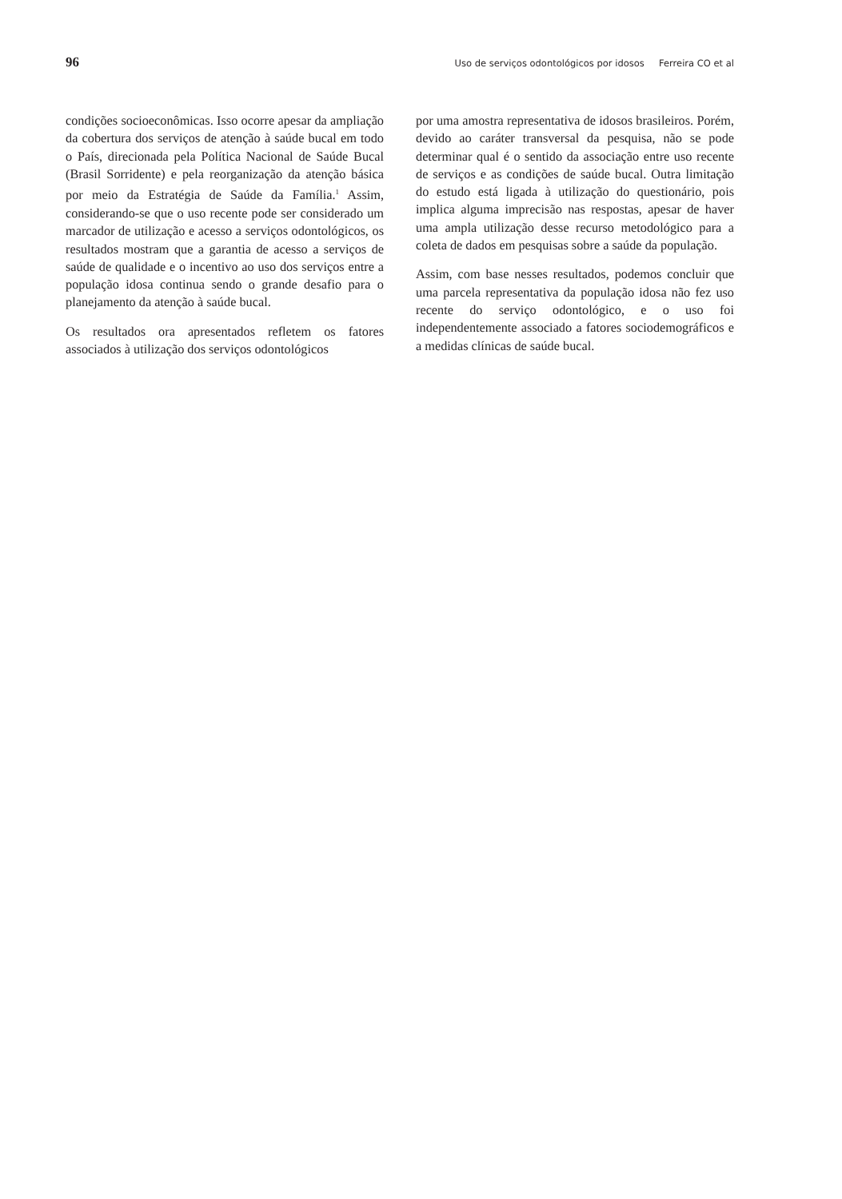96 Uso de serviços odontológicos por idosos Ferreira CO et al
condições socioeconômicas. Isso ocorre apesar da ampliação da cobertura dos serviços de atenção à saúde bucal em todo o País, direcionada pela Política Nacional de Saúde Bucal (Brasil Sorridente) e pela reorganização da atenção básica por meio da Estratégia de Saúde da Família.<sup>1</sup> Assim, considerando-se que o uso recente pode ser considerado um marcador de utilização e acesso a serviços odontológicos, os resultados mostram que a garantia de acesso a serviços de saúde de qualidade e o incentivo ao uso dos serviços entre a população idosa continua sendo o grande desafio para o planejamento da atenção à saúde bucal.
Os resultados ora apresentados refletem os fatores associados à utilização dos serviços odontológicos
por uma amostra representativa de idosos brasileiros. Porém, devido ao caráter transversal da pesquisa, não se pode determinar qual é o sentido da associação entre uso recente de serviços e as condições de saúde bucal. Outra limitação do estudo está ligada à utilização do questionário, pois implica alguma imprecisão nas respostas, apesar de haver uma ampla utilização desse recurso metodológico para a coleta de dados em pesquisas sobre a saúde da população.
Assim, com base nesses resultados, podemos concluir que uma parcela representativa da população idosa não fez uso recente do serviço odontológico, e o uso foi independentemente associado a fatores sociodemográficos e a medidas clínicas de saúde bucal.